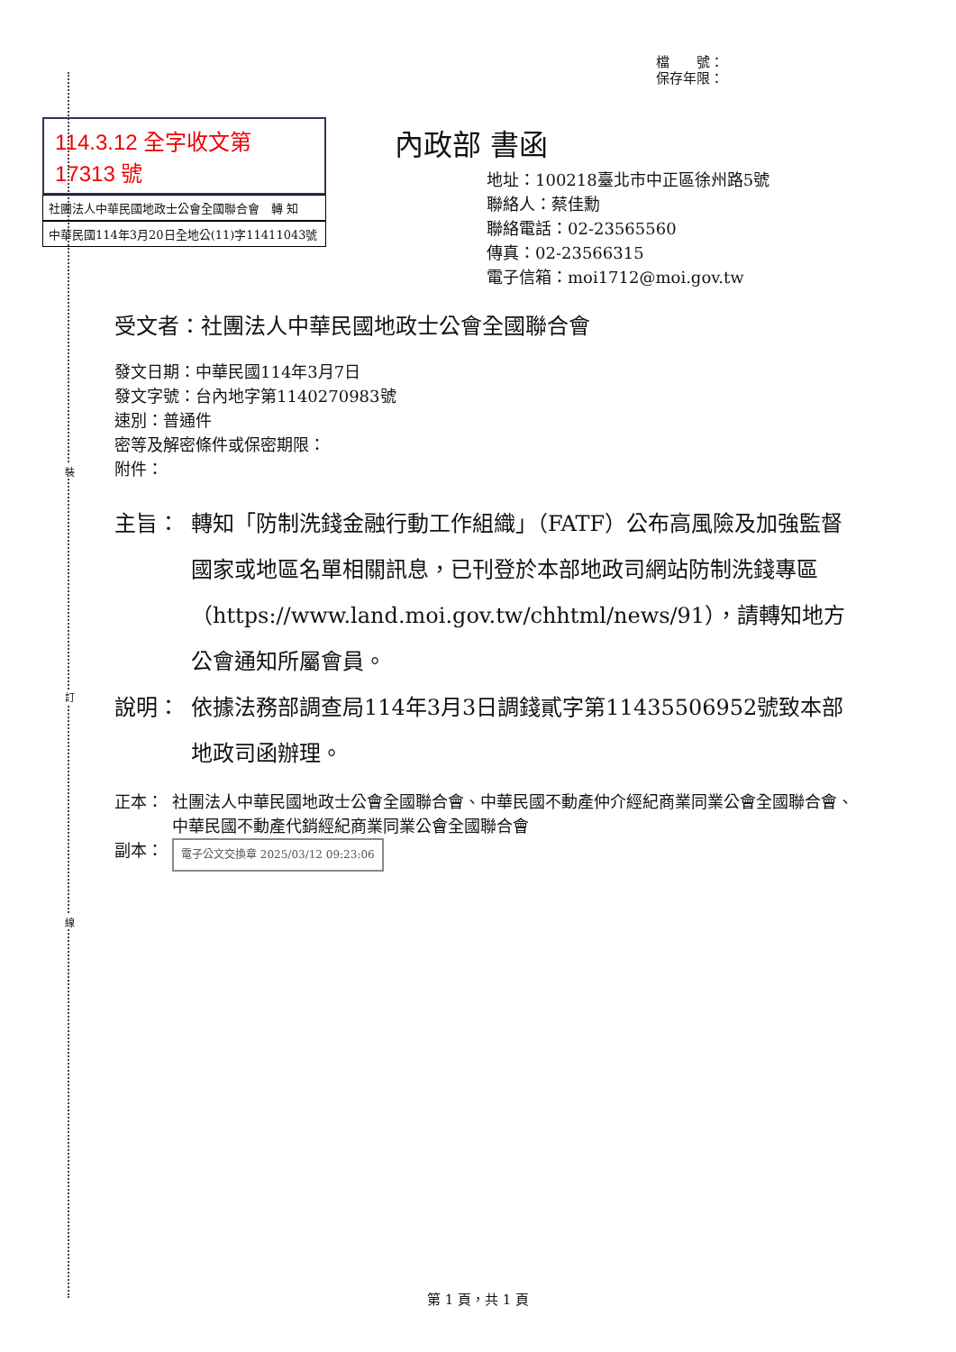裝
訂
線
檔　　號：
保存年限：
114.3.12 全字收文第 17313 號
社團法人中華民國地政士公會全國聯合會　轉 知
中華民國114年3月20日全地公(11)字11411043號
內政部 書函
地址：100218臺北市中正區徐州路5號
聯絡人：蔡佳勳
聯絡電話：02-23565560
傳真：02-23566315
電子信箱：moi1712@moi.gov.tw
受文者：社團法人中華民國地政士公會全國聯合會
發文日期：中華民國114年3月7日
發文字號：台內地字第1140270983號
速別：普通件
密等及解密條件或保密期限：
附件：
主旨： 轉知「防制洗錢金融行動工作組織」（FATF）公布高風險及加強監督國家或地區名單相關訊息，已刊登於本部地政司網站防制洗錢專區（https://www.land.moi.gov.tw/chhtml/news/91），請轉知地方公會通知所屬會員。
說明： 依據法務部調查局114年3月3日調錢貳字第11435506952號致本部地政司函辦理。
正本： 社團法人中華民國地政士公會全國聯合會、中華民國不動產仲介經紀商業同業公會全國聯合會、中華民國不動產代銷經紀商業同業公會全國聯合會
副本： 電子公文交換章 2025/03/12 09:23:06
第 1 頁，共 1 頁